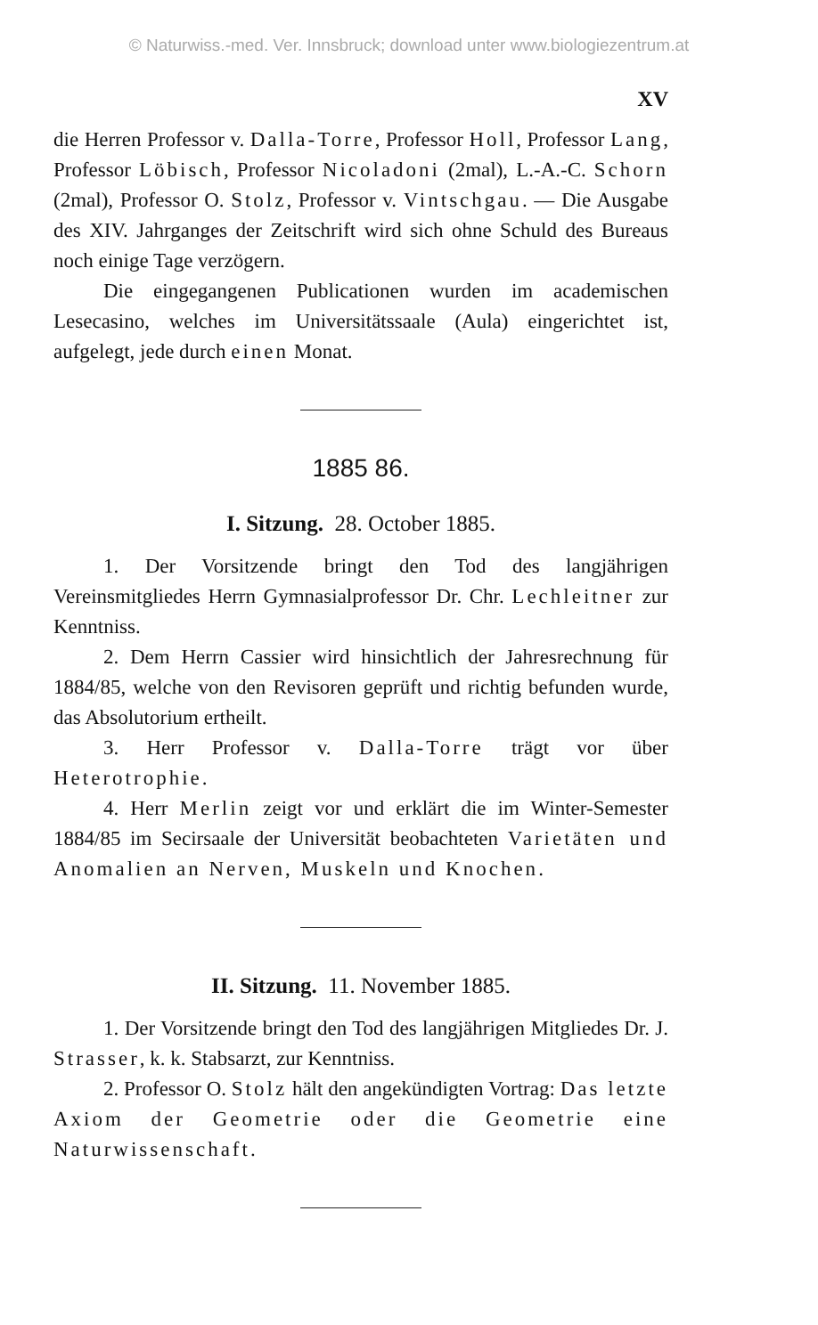© Naturwiss.-med. Ver. Innsbruck; download unter www.biologiezentrum.at
XV
die Herren Professor v. Dalla-Torre, Professor Holl, Professor Lang, Professor Löbisch, Professor Nicoladoni (2mal), L.-A.-C. Schorn (2mal), Professor O. Stolz, Professor v. Vintschgau. — Die Ausgabe des XIV. Jahrganges der Zeitschrift wird sich ohne Schuld des Bureaus noch einige Tage verzögern.
Die eingegangenen Publicationen wurden im academischen Lesecasino, welches im Universitätssaale (Aula) eingerichtet ist, aufgelegt, jede durch einen Monat.
1885 86.
I. Sitzung. 28. October 1885.
1. Der Vorsitzende bringt den Tod des langjährigen Vereinsmitgliedes Herrn Gymnasialprofessor Dr. Chr. Lechleitner zur Kenntniss.
2. Dem Herrn Cassier wird hinsichtlich der Jahresrechnung für 1884/85, welche von den Revisoren geprüft und richtig befunden wurde, das Absolutorium ertheilt.
3. Herr Professor v. Dalla-Torre trägt vor über Heterotrophie.
4. Herr Merlin zeigt vor und erklärt die im Winter-Semester 1884/85 im Secirsaale der Universität beobachteten Varietäten und Anomalien an Nerven, Muskeln und Knochen.
II. Sitzung. 11. November 1885.
1. Der Vorsitzende bringt den Tod des langjährigen Mitgliedes Dr. J. Strasser, k. k. Stabsarzt, zur Kenntniss.
2. Professor O. Stolz hält den angekündigten Vortrag: Das letzte Axiom der Geometrie oder die Geometrie eine Naturwissenschaft.